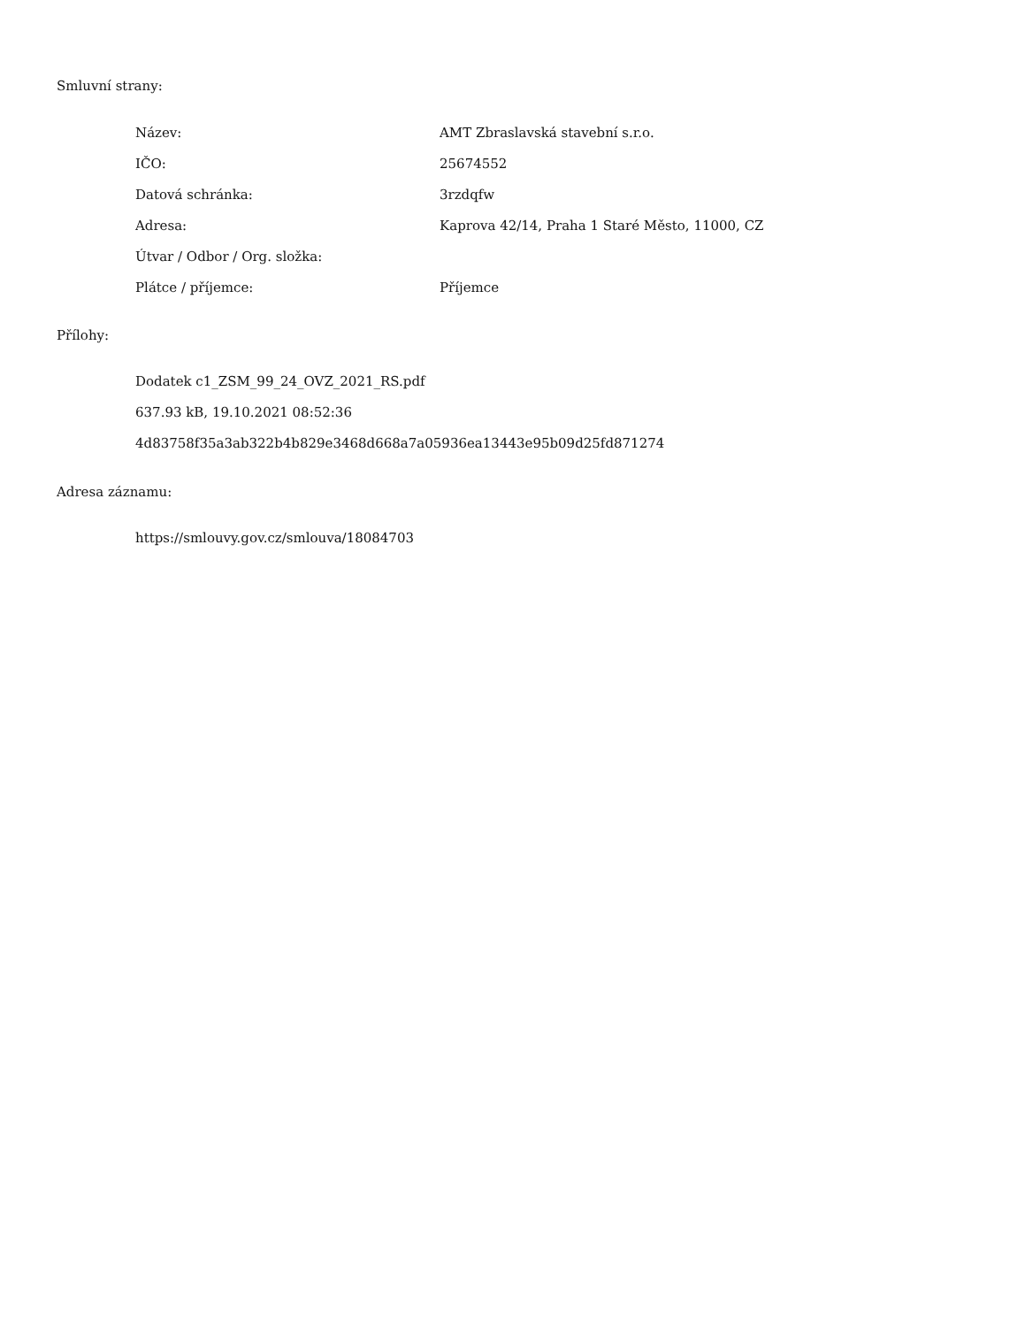Smluvní strany:
| Název: | AMT Zbraslavská stavební s.r.o. |
| IČO: | 25674552 |
| Datová schránka: | 3rzdqfw |
| Adresa: | Kaprova 42/14, Praha 1 Staré Město, 11000, CZ |
| Útvar / Odbor / Org. složka: | |
| Plátce / příjemce: | Příjemce |
Přílohy:
Dodatek c1_ZSM_99_24_OVZ_2021_RS.pdf
637.93 kB, 19.10.2021 08:52:36
4d83758f35a3ab322b4b829e3468d668a7a05936ea13443e95b09d25fd871274
Adresa záznamu:
https://smlouvy.gov.cz/smlouva/18084703